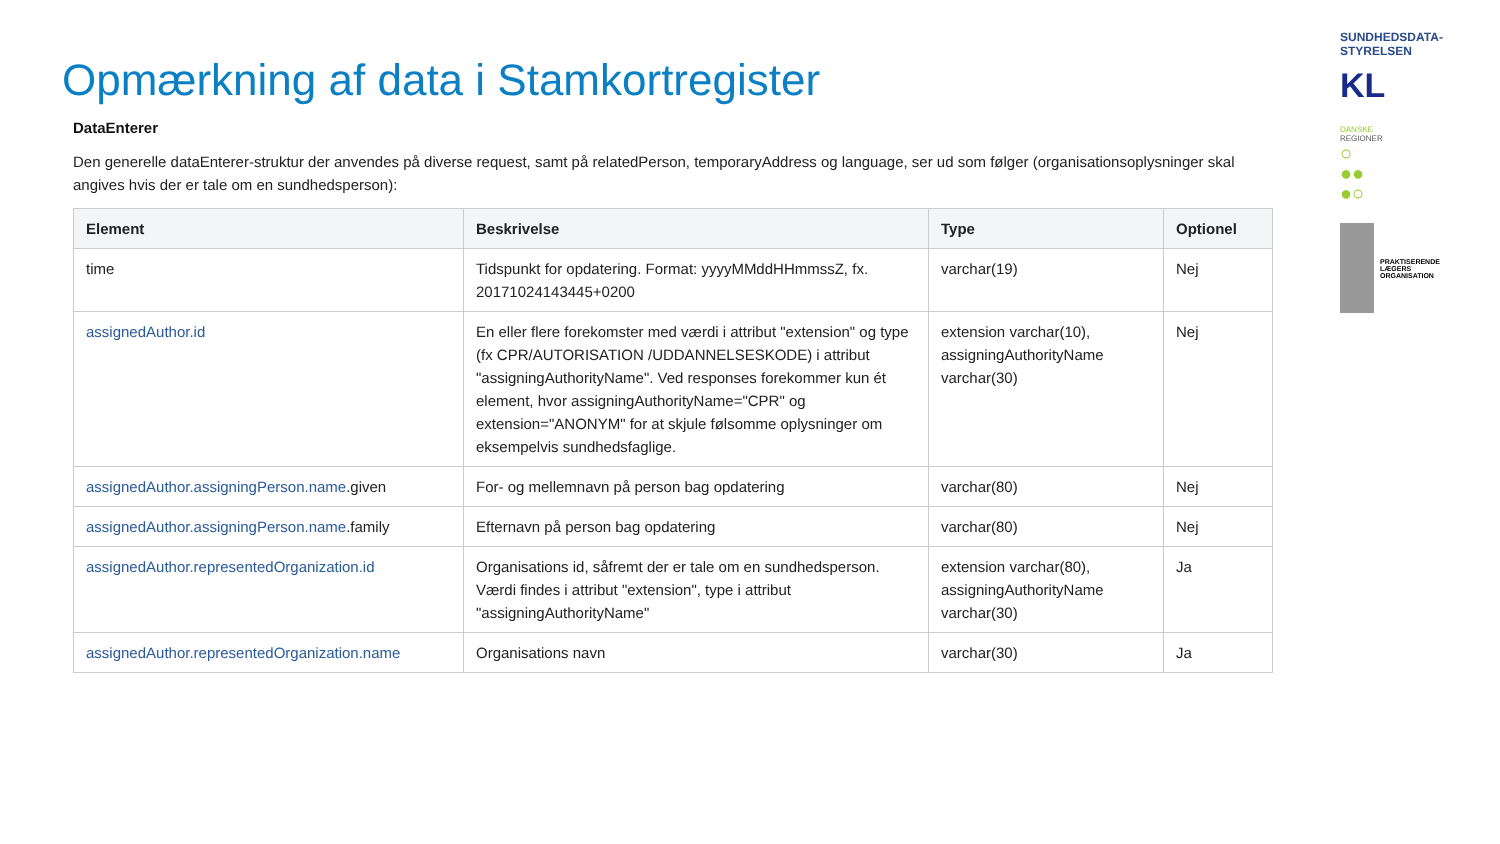Opmærkning af data i Stamkortregister
DataEnterer
Den generelle dataEnterer-struktur der anvendes på diverse request, samt på relatedPerson, temporaryAddress og language, ser ud som følger (organisationsoplysninger skal angives hvis der er tale om en sundhedsperson):
| Element | Beskrivelse | Type | Optionel |
| --- | --- | --- | --- |
| time | Tidspunkt for opdatering. Format: yyyyMMddHHmmssZ, fx. 20171024143445+0200 | varchar(19) | Nej |
| assignedAuthor.id | En eller flere forekomster med værdi i attribut "extension" og type (fx CPR/AUTORISATION /UDDANNELSESKODE) i attribut "assigningAuthorityName". Ved responses forekommer kun ét element, hvor assigningAuthorityName="CPR" og extension="ANONYM" for at skjule følsomme oplysninger om eksempelvis sundhedsfaglige. | extension varchar(10), assigningAuthorityName varchar(30) | Nej |
| assignedAuthor.assigningPerson.name .given | For- og mellemnavn på person bag opdatering | varchar(80) | Nej |
| assignedAuthor.assigningPerson.name .family | Efternavn på person bag opdatering | varchar(80) | Nej |
| assignedAuthor.representedOrganization.id | Organisations id, såfremt der er tale om en sundhedsperson. Værdi findes i attribut "extension", type i attribut "assigningAuthorityName" | extension varchar(80), assigningAuthorityName varchar(30) | Ja |
| assignedAuthor.representedOrganization.name | Organisations navn | varchar(30) | Ja |
SUNDHEDSDATA-
STYRELSEN
KL
DANSKE
REGIONER
○
●●
●○
PRAKTISERENDE
LÆGERS
ORGANISATION